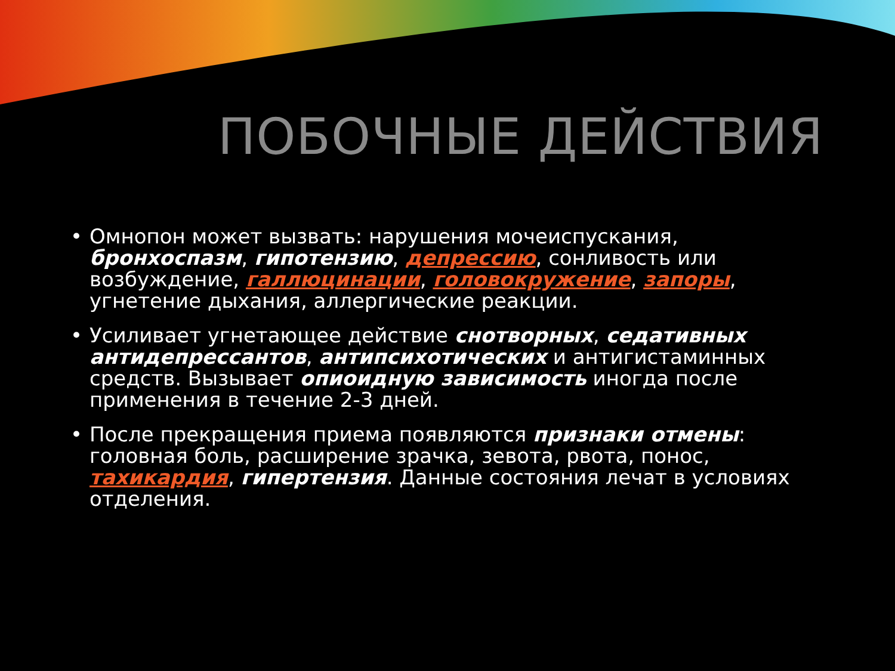ПОБОЧНЫЕ ДЕЙСТВИЯ
• Омнопон может вызвать: нарушения мочеиспускания, бронхоспазм, гипотензию, депрессию, сонливость или возбуждение, галлюцинации, головокружение, запоры, угнетение дыхания, аллергические реакции.
• Усиливает угнетающее действие снотворных, седативных антидепрессантов, антипсихотических и антигистаминных средств. Вызывает опиоидную зависимость иногда после применения в течение 2-3 дней.
• После прекращения приема появляются признаки отмены: головная боль, расширение зрачка, зевота, рвота, понос, тахикардия, гипертензия. Данные состояния лечат в условиях отделения.